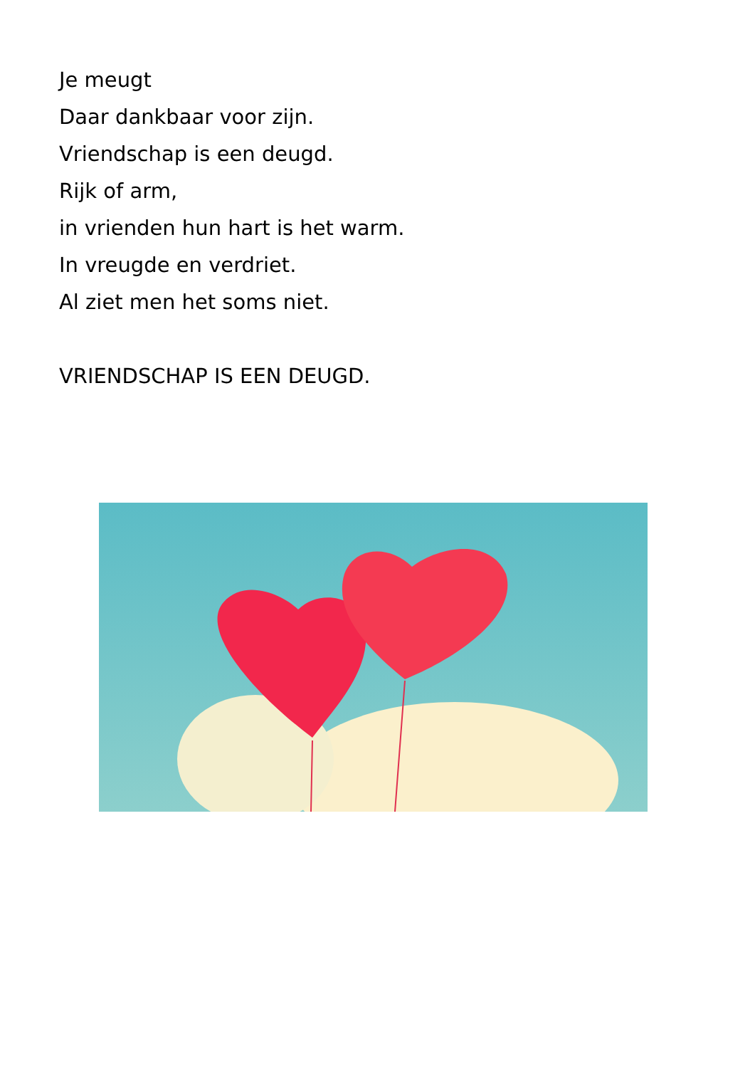Je meugt
Daar dankbaar voor zijn.
Vriendschap is een deugd.
Rijk of arm,
in vrienden hun hart is het warm.
In vreugde en verdriet.
Al ziet men het soms niet.
VRIENDSCHAP IS EEN DEUGD.